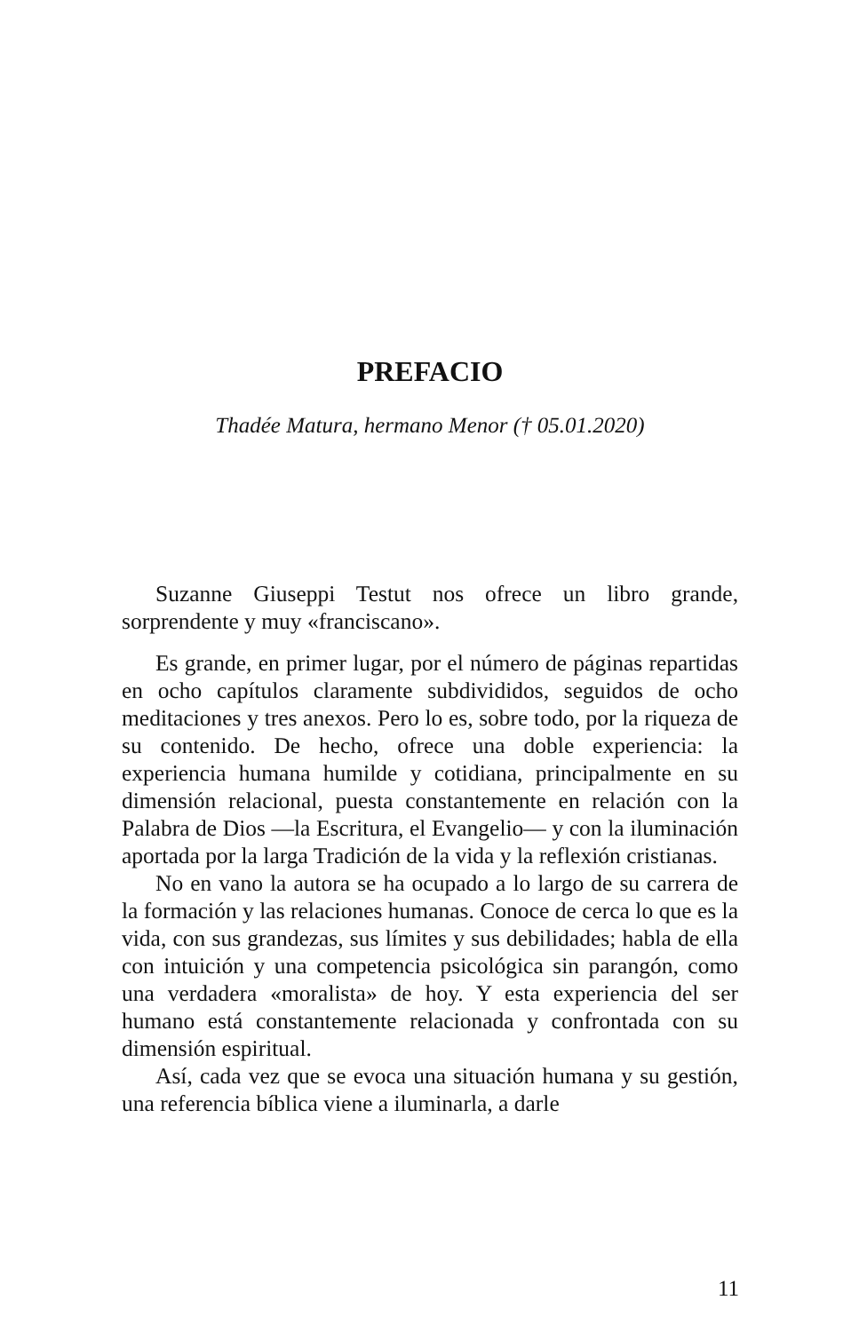PREFACIO
Thadée Matura, hermano Menor († 05.01.2020)
Suzanne Giuseppi Testut nos ofrece un libro grande, sorprendente y muy «franciscano».
Es grande, en primer lugar, por el número de páginas repartidas en ocho capítulos claramente subdivididos, seguidos de ocho meditaciones y tres anexos. Pero lo es, sobre todo, por la riqueza de su contenido. De hecho, ofrece una doble experiencia: la experiencia humana humilde y cotidiana, principalmente en su dimensión relacional, puesta constantemente en relación con la Palabra de Dios —la Escritura, el Evangelio— y con la iluminación aportada por la larga Tradición de la vida y la reflexión cristianas.
No en vano la autora se ha ocupado a lo largo de su carrera de la formación y las relaciones humanas. Conoce de cerca lo que es la vida, con sus grandezas, sus límites y sus debilidades; habla de ella con intuición y una competencia psicológica sin parangón, como una verdadera «moralista» de hoy. Y esta experiencia del ser humano está constantemente relacionada y confrontada con su dimensión espiritual.
Así, cada vez que se evoca una situación humana y su gestión, una referencia bíblica viene a iluminarla, a darle
11